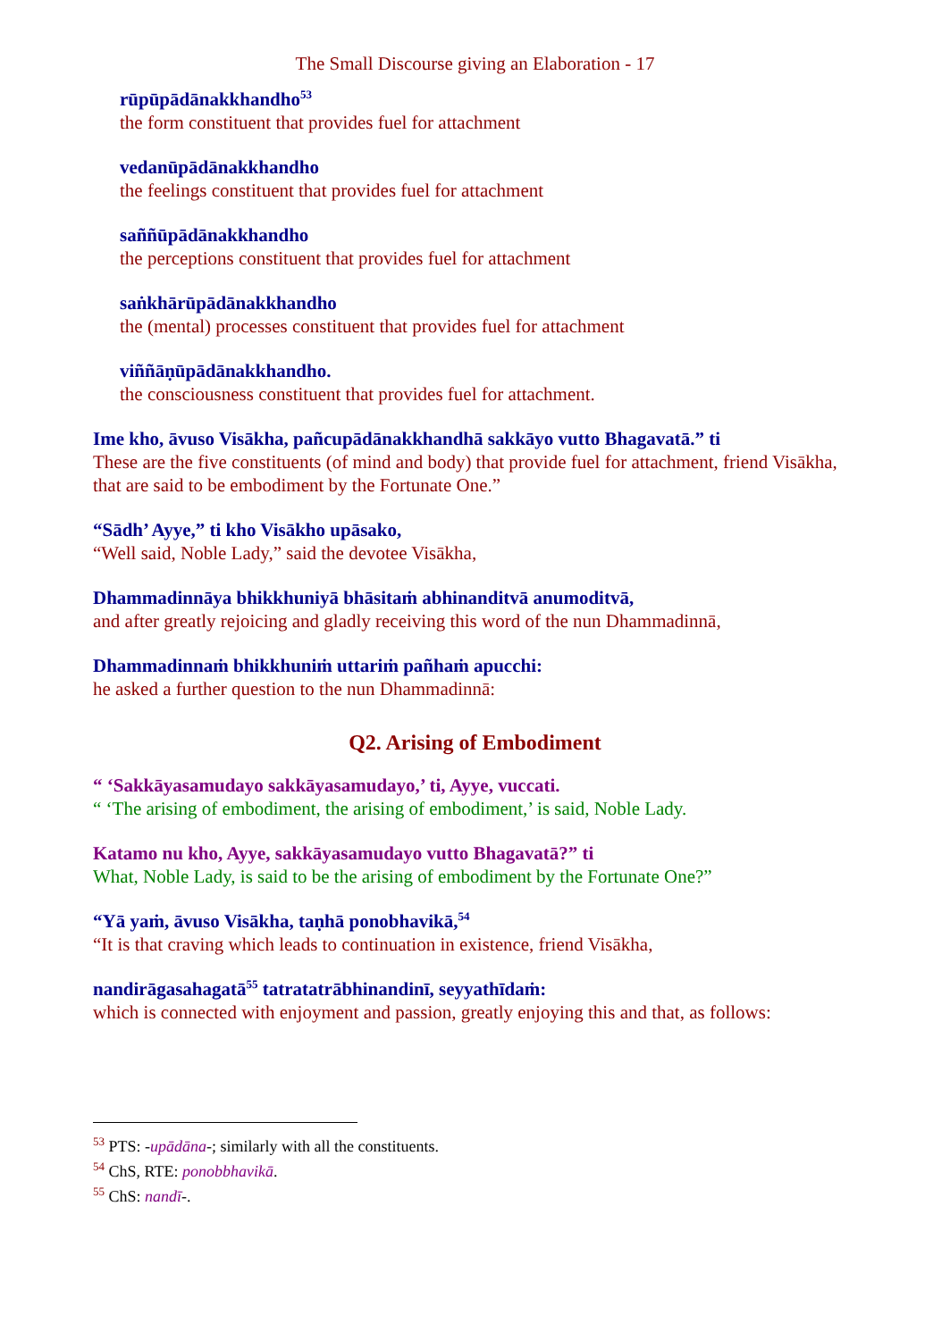The Small Discourse giving an Elaboration - 17
rūpūpādānakkhandho<sup>53</sup>
the form constituent that provides fuel for attachment
vedanūpādānakkhandho
the feelings constituent that provides fuel for attachment
saññūpādānakkhandho
the perceptions constituent that provides fuel for attachment
saṅkhārūpādānakkhandho
the (mental) processes constituent that provides fuel for attachment
viññāṇūpādānakkhandho.
the consciousness constituent that provides fuel for attachment.
Ime kho, āvuso Visākha, pañcupādānakkhandhā sakkāyo vutto Bhagavatā.” ti
These are the five constituents (of mind and body) that provide fuel for attachment, friend Visākha, that are said to be embodiment by the Fortunate One.”
“Sādh’ Ayye,” ti kho Visākho upāsako,
“Well said, Noble Lady,” said the devotee Visākha,
Dhammadinnāya bhikkhuniyā bhāsitaṁ abhinanditvā anumoditvā,
and after greatly rejoicing and gladly receiving this word of the nun Dhammadinnā,
Dhammadinnaṁ bhikkhuniṁ uttariṁ pañhaṁ apucchi:
he asked a further question to the nun Dhammadinnā:
Q2. Arising of Embodiment
“ ‘Sakkāyasamudayo sakkāyasamudayo,’ ti, Ayye, vuccati.
“ ‘The arising of embodiment, the arising of embodiment,’ is said, Noble Lady.
Katamo nu kho, Ayye, sakkāyasamudayo vutto Bhagavatā?” ti
What, Noble Lady, is said to be the arising of embodiment by the Fortunate One?”
“Yā yaṁ, āvuso Visākha, taṇhā ponobhavikā,<sup>54</sup>
“It is that craving which leads to continuation in existence, friend Visākha,
nandirāgasahagatā<sup>55</sup> tatratatrābhinandinī, seyyathīdaṁ:
which is connected with enjoyment and passion, greatly enjoying this and that, as follows:
<sup>53</sup> PTS: -upādāna-; similarly with all the constituents.
<sup>54</sup> ChS, RTE: ponobbhavikā.
<sup>55</sup> ChS: nandī-.